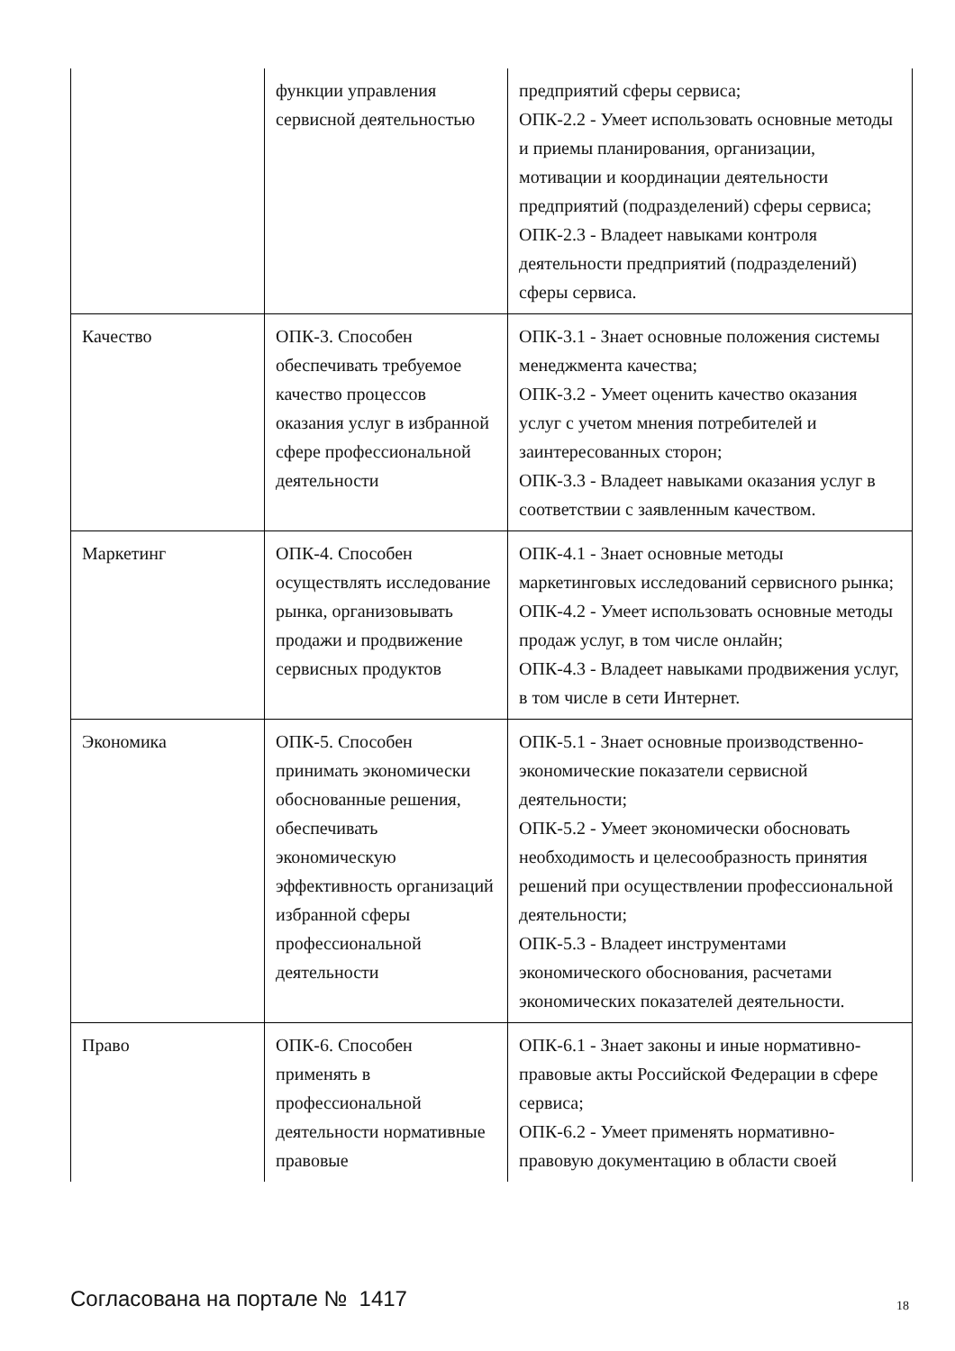| | функции управления сервисной деятельностью | предприятий сферы сервиса; ОПК-2.2 - Умеет использовать основные методы и приемы планирования, организации, мотивации и координации деятельности предприятий (подразделений) сферы сервиса; ОПК-2.3 - Владеет навыками контроля деятельности предприятий (подразделений) сферы сервиса. |
| Качество | ОПК-3. Способен обеспечивать требуемое качество процессов оказания услуг в избранной сфере профессиональной деятельности | ОПК-3.1 - Знает основные положения системы менеджмента качества; ОПК-3.2 - Умеет оценить качество оказания услуг с учетом мнения потребителей и заинтересованных сторон; ОПК-3.3 - Владеет навыками оказания услуг в соответствии с заявленным качеством. |
| Маркетинг | ОПК-4. Способен осуществлять исследование рынка, организовывать продажи и продвижение сервисных продуктов | ОПК-4.1 - Знает основные методы маркетинговых исследований сервисного рынка; ОПК-4.2 - Умеет использовать основные методы продаж услуг, в том числе онлайн; ОПК-4.3 - Владеет навыками продвижения услуг, в том числе в сети Интернет. |
| Экономика | ОПК-5. Способен принимать экономически обоснованные решения, обеспечивать экономическую эффективность организаций избранной сферы профессиональной деятельности | ОПК-5.1 - Знает основные производственно-экономические показатели сервисной деятельности; ОПК-5.2 - Умеет экономически обосновать необходимость и целесообразность принятия решений при осуществлении профессиональной деятельности; ОПК-5.3 - Владеет инструментами экономического обоснования, расчетами экономических показателей деятельности. |
| Право | ОПК-6. Способен применять в профессиональной деятельности нормативные правовые | ОПК-6.1 - Знает законы и иные нормативно-правовые акты Российской Федерации в сфере сервиса; ОПК-6.2 - Умеет применять нормативно-правовую документацию в области своей |
Согласована на портале № 1417 18